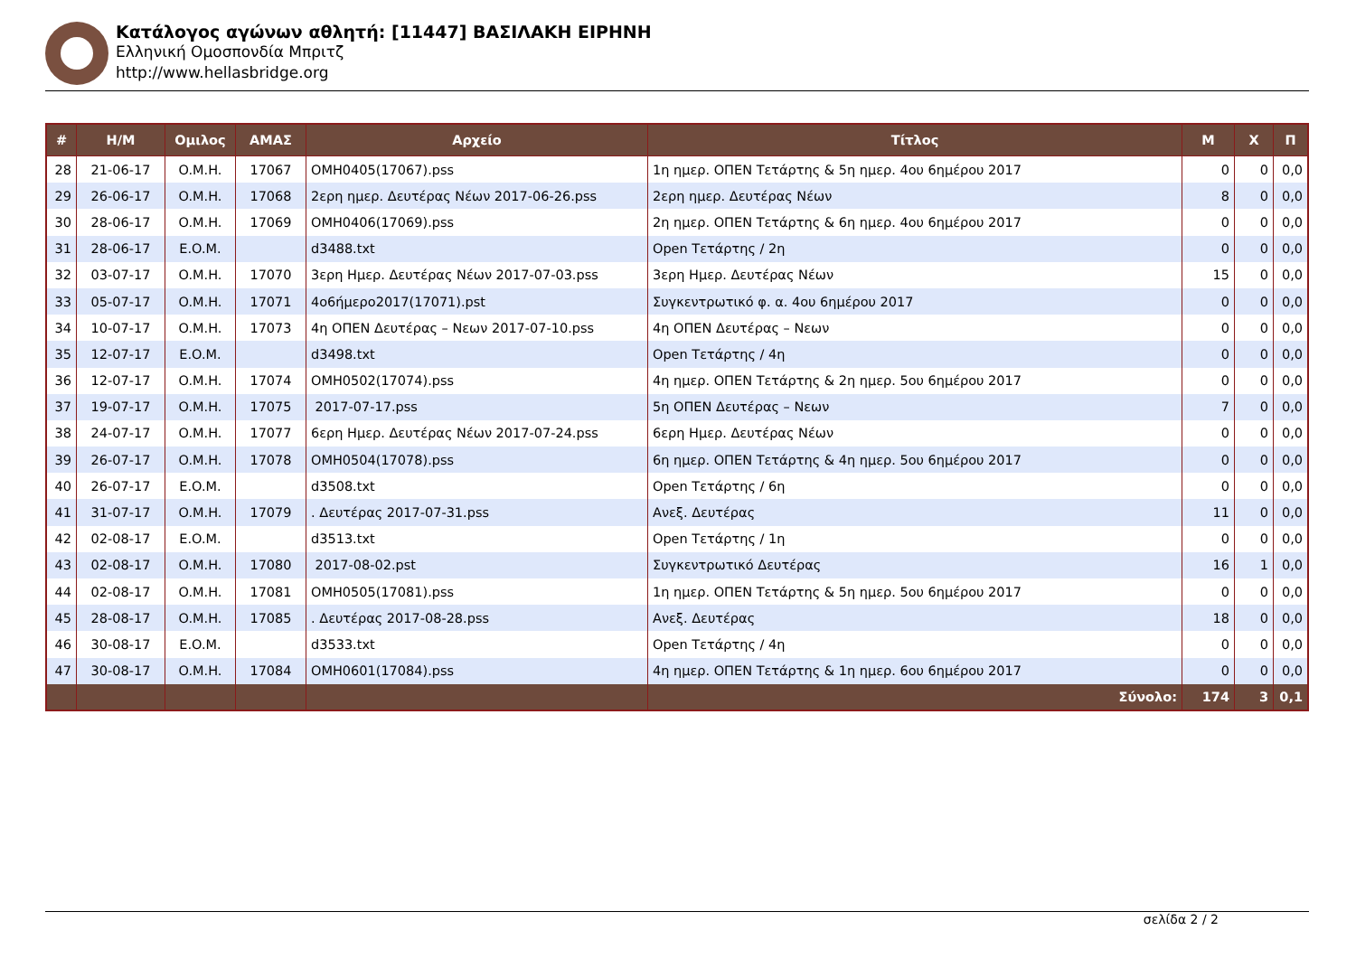Κατάλογος αγώνων αθλητή: [11447] ΒΑΣΙΛΑΚΗ ΕΙΡΗΝΗ
Ελληνική Ομοσπονδία Μπριτζ
http://www.hellasbridge.org
| # | Η/Μ | Ομιλος | ΑΜΑΣ | Αρχείο | Τίτλος | Μ | Χ | Π |
| --- | --- | --- | --- | --- | --- | --- | --- | --- |
| 28 | 21-06-17 | O.M.H. | 17067 | OMH0405(17067).pss | 1η ημερ. ΟΠΕΝ Τετάρτης & 5η ημερ. 4ου 6ημέρου 2017 | 0 | 0 | 0,0 |
| 29 | 26-06-17 | O.M.H. | 17068 | 2ερη ημερ. Δευτέρας Νέων 2017-06-26.pss | 2ερη ημερ. Δευτέρας Νέων | 8 | 0 | 0,0 |
| 30 | 28-06-17 | O.M.H. | 17069 | OMH0406(17069).pss | 2η ημερ. ΟΠΕΝ Τετάρτης & 6η ημερ. 4ου 6ημέρου 2017 | 0 | 0 | 0,0 |
| 31 | 28-06-17 | E.O.M. | | d3488.txt | Open Τετάρτης / 2η | 0 | 0 | 0,0 |
| 32 | 03-07-17 | O.M.H. | 17070 | 3ερη Ημερ. Δευτέρας Νέων 2017-07-03.pss | 3ερη Ημερ. Δευτέρας Νέων | 15 | 0 | 0,0 |
| 33 | 05-07-17 | O.M.H. | 17071 | 4ο6ήμερο2017(17071).pst | Συγκεντρωτικό φ. α. 4ου 6ημέρου 2017 | 0 | 0 | 0,0 |
| 34 | 10-07-17 | O.M.H. | 17073 | 4η ΟΠΕΝ Δευτέρας – Νεων 2017-07-10.pss | 4η ΟΠΕΝ Δευτέρας – Νεων | 0 | 0 | 0,0 |
| 35 | 12-07-17 | E.O.M. | | d3498.txt | Open Τετάρτης / 4η | 0 | 0 | 0,0 |
| 36 | 12-07-17 | O.M.H. | 17074 | OMH0502(17074).pss | 4η ημερ. ΟΠΕΝ Τετάρτης & 2η ημερ. 5ου 6ημέρου 2017 | 0 | 0 | 0,0 |
| 37 | 19-07-17 | O.M.H. | 17075 | 2017-07-17.pss | 5η ΟΠΕΝ Δευτέρας – Νεων | 7 | 0 | 0,0 |
| 38 | 24-07-17 | O.M.H. | 17077 | 6ερη Ημερ. Δευτέρας Νέων 2017-07-24.pss | 6ερη Ημερ. Δευτέρας Νέων | 0 | 0 | 0,0 |
| 39 | 26-07-17 | O.M.H. | 17078 | OMH0504(17078).pss | 6η ημερ. ΟΠΕΝ Τετάρτης & 4η ημερ. 5ου 6ημέρου 2017 | 0 | 0 | 0,0 |
| 40 | 26-07-17 | E.O.M. | | d3508.txt | Open Τετάρτης / 6η | 0 | 0 | 0,0 |
| 41 | 31-07-17 | O.M.H. | 17079 | . Δευτέρας 2017-07-31.pss | Ανεξ. Δευτέρας | 11 | 0 | 0,0 |
| 42 | 02-08-17 | E.O.M. | | d3513.txt | Open Τετάρτης / 1η | 0 | 0 | 0,0 |
| 43 | 02-08-17 | O.M.H. | 17080 | 2017-08-02.pst | Συγκεντρωτικό Δευτέρας | 16 | 1 | 0,0 |
| 44 | 02-08-17 | O.M.H. | 17081 | OMH0505(17081).pss | 1η ημερ. ΟΠΕΝ Τετάρτης & 5η ημερ. 5ου 6ημέρου 2017 | 0 | 0 | 0,0 |
| 45 | 28-08-17 | O.M.H. | 17085 | . Δευτέρας 2017-08-28.pss | Ανεξ. Δευτέρας | 18 | 0 | 0,0 |
| 46 | 30-08-17 | E.O.M. | | d3533.txt | Open Τετάρτης / 4η | 0 | 0 | 0,0 |
| 47 | 30-08-17 | O.M.H. | 17084 | OMH0601(17084).pss | 4η ημερ. ΟΠΕΝ Τετάρτης & 1η ημερ. 6ου 6ημέρου 2017 | 0 | 0 | 0,0 |
| | | | | | Σύνολο: | 174 | 3 | 0,1 |
σελίδα 2 / 2